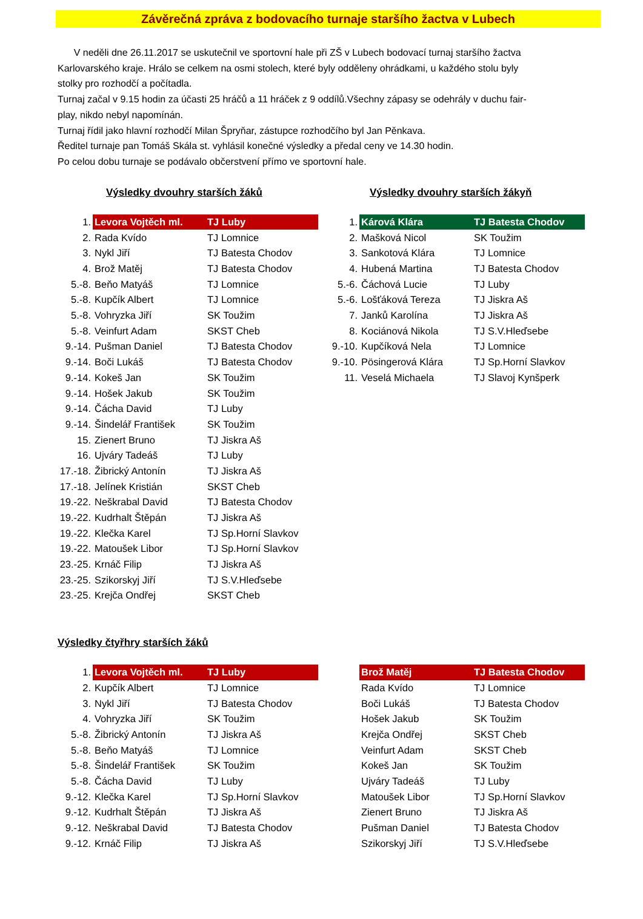Závěrečná zpráva z bodovacího turnaje staršího žactva v Lubech
V neděli dne 26.11.2017 se uskutečnil ve sportovní hale při ZŠ v Lubech bodovací turnaj staršího žactva Karlovarského kraje. Hrálo se celkem na osmi stolech, které byly odděleny ohrádkami, u každého stolu byly stolky pro rozhodčí a počítadla.
Turnaj začal v 9.15 hodin za účasti 25 hráčů a 11 hráček z 9 oddílů.Všechny zápasy se odehrály v duchu fair-play, nikdo nebyl napomínán.
Turnaj řídil jako hlavní rozhodčí Milan Špryňar, zástupce rozhodčího byl Jan Pěnkava.
Ředitel turnaje pan Tomáš Skála st. vyhlásil konečné výsledky a předal ceny ve 14.30 hodin.
Po celou dobu turnaje se podávalo občerstvení přímo ve sportovní hale.
Výsledky dvouhry starších žáků
| 1. | Levora Vojtěch ml. | TJ Luby |
| 2. | Rada Kvído | TJ Lomnice |
| 3. | Nykl Jiří | TJ Batesta Chodov |
| 4. | Brož Matěj | TJ Batesta Chodov |
| 5.-8. | Beňo Matyáš | TJ Lomnice |
| 5.-8. | Kupčík Albert | TJ Lomnice |
| 5.-8. | Vohryzka Jiří | SK Toužim |
| 5.-8. | Veinfurt Adam | SKST Cheb |
| 9.-14. | Pušman Daniel | TJ Batesta Chodov |
| 9.-14. | Boči Lukáš | TJ Batesta Chodov |
| 9.-14. | Kokeš Jan | SK Toužim |
| 9.-14. | Hošek Jakub | SK Toužim |
| 9.-14. | Čácha David | TJ Luby |
| 9.-14. | Šindelář František | SK Toužim |
| 15. | Zienert Bruno | TJ Jiskra Aš |
| 16. | Ujváry Tadeáš | TJ Luby |
| 17.-18. | Žibrický Antonín | TJ Jiskra Aš |
| 17.-18. | Jelínek Kristián | SKST Cheb |
| 19.-22. | Neškrabal David | TJ Batesta Chodov |
| 19.-22. | Kudrhalt Štěpán | TJ Jiskra Aš |
| 19.-22. | Klečka Karel | TJ Sp.Horní Slavkov |
| 19.-22. | Matoušek Libor | TJ Sp.Horní Slavkov |
| 23.-25. | Krnáč Filip | TJ Jiskra Aš |
| 23.-25. | Szikorskyj Jiří | TJ S.V.Hleďsebe |
| 23.-25. | Krejča Ondřej | SKST Cheb |
Výsledky dvouhry starších žákyň
| 1. | Kárová Klára | TJ Batesta Chodov |
| 2. | Mašková Nicol | SK Toužim |
| 3. | Sankotová Klára | TJ Lomnice |
| 4. | Hubená Martina | TJ Batesta Chodov |
| 5.-6. | Čáchová Lucie | TJ Luby |
| 5.-6. | Lošťáková Tereza | TJ Jiskra Aš |
| 7. | Janků Karolína | TJ Jiskra Aš |
| 8. | Kociánová Nikola | TJ S.V.Hleďsebe |
| 9.-10. | Kupčíková Nela | TJ Lomnice |
| 9.-10. | Pösingerová Klára | TJ Sp.Horní Slavkov |
| 11. | Veselá Michaela | TJ Slavoj Kynšperk |
Výsledky čtyřhry starších žáků
| 1. | Levora Vojtěch ml. | TJ Luby |
| 2. | Kupčík Albert | TJ Lomnice |
| 3. | Nykl Jiří | TJ Batesta Chodov |
| 4. | Vohryzka Jiří | SK Toužim |
| 5.-8. | Žibrický Antonín | TJ Jiskra Aš |
| 5.-8. | Beňo Matyáš | TJ Lomnice |
| 5.-8. | Šindelář František | SK Toužim |
| 5.-8. | Čácha David | TJ Luby |
| 9.-12. | Klečka Karel | TJ Sp.Horní Slavkov |
| 9.-12. | Kudrhalt Štěpán | TJ Jiskra Aš |
| 9.-12. | Neškrabal David | TJ Batesta Chodov |
| 9.-12. | Krnáč Filip | TJ Jiskra Aš |
| | Brož Matěj | TJ Batesta Chodov |
| | Rada Kvído | TJ Lomnice |
| | Boči Lukáš | TJ Batesta Chodov |
| | Hošek Jakub | SK Toužim |
| | Krejča Ondřej | SKST Cheb |
| | Veinfurt Adam | SKST Cheb |
| | Kokeš Jan | SK Toužim |
| | Ujváry Tadeáš | TJ Luby |
| | Matoušek Libor | TJ Sp.Horní Slavkov |
| | Zienert Bruno | TJ Jiskra Aš |
| | Pušman Daniel | TJ Batesta Chodov |
| | Szikorskyj Jiří | TJ S.V.Hleďsebe |